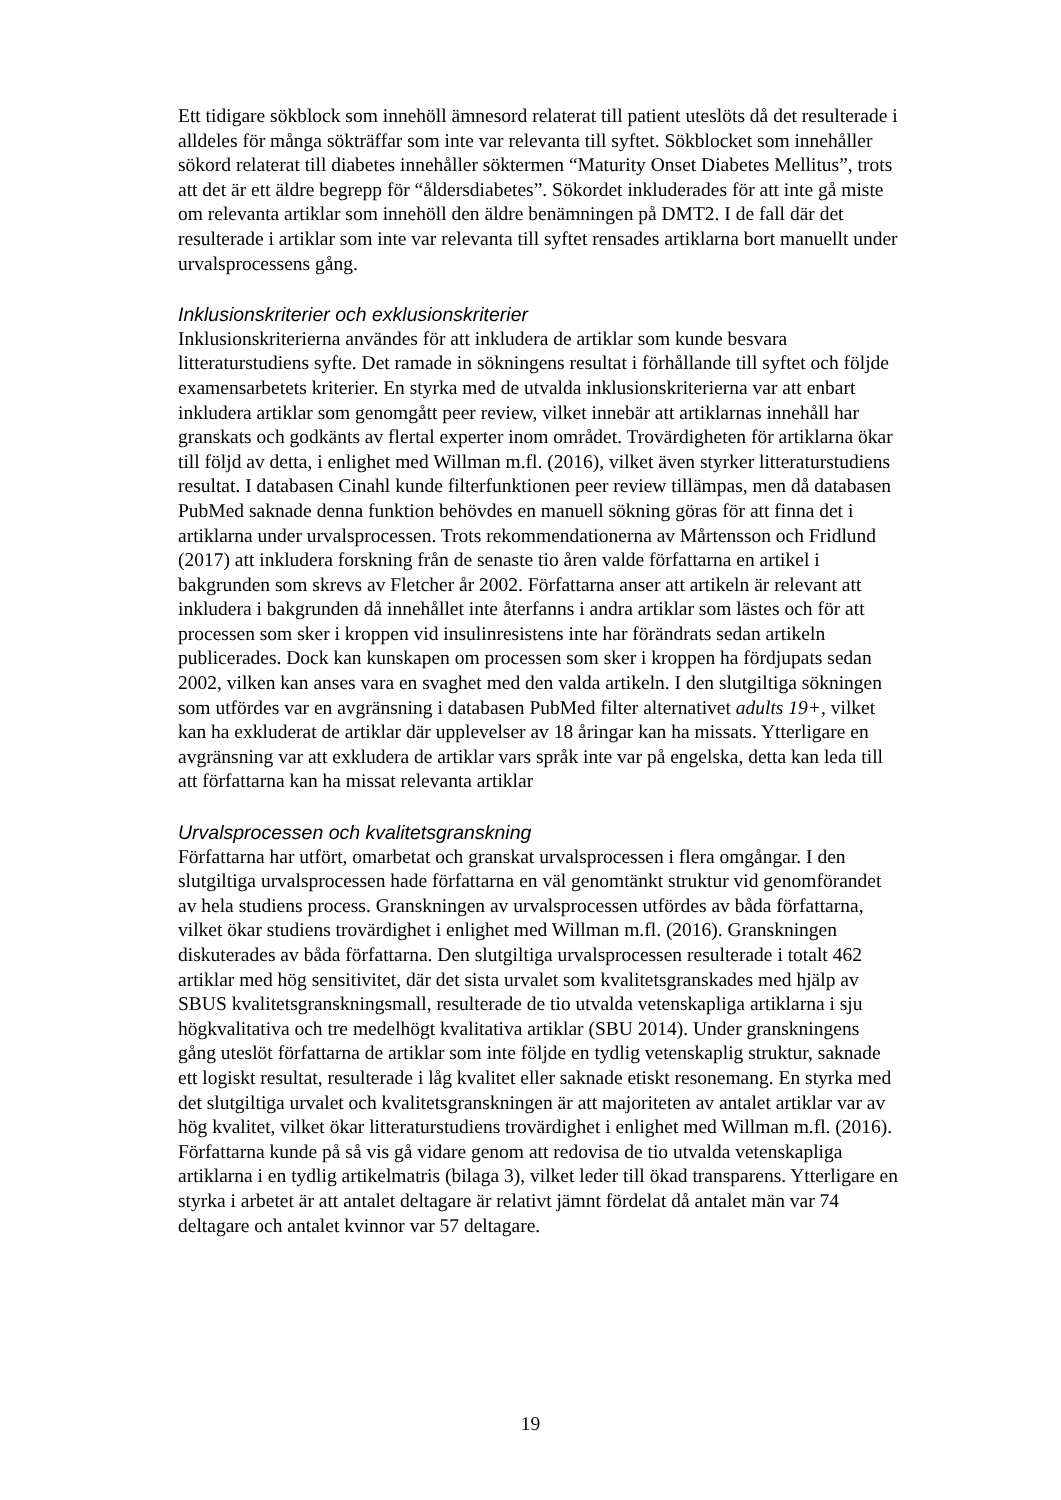Ett tidigare sökblock som innehöll ämnesord relaterat till patient uteslöts då det resulterade i alldeles för många sökträffar som inte var relevanta till syftet. Sökblocket som innehåller sökord relaterat till diabetes innehåller söktermen “Maturity Onset Diabetes Mellitus”, trots att det är ett äldre begrepp för “åldersdiabetes”. Sökordet inkluderades för att inte gå miste om relevanta artiklar som innehöll den äldre benämningen på DMT2. I de fall där det resulterade i artiklar som inte var relevanta till syftet rensades artiklarna bort manuellt under urvalsprocessens gång.
Inklusionskriterier och exklusionskriterier
Inklusionskriterierna användes för att inkludera de artiklar som kunde besvara litteraturstudiens syfte. Det ramade in sökningens resultat i förhållande till syftet och följde examensarbetets kriterier. En styrka med de utvalda inklusionskriterierna var att enbart inkludera artiklar som genomgått peer review, vilket innebär att artiklarnas innehåll har granskats och godkänts av flertal experter inom området. Trovärdigheten för artiklarna ökar till följd av detta, i enlighet med Willman m.fl. (2016), vilket även styrker litteraturstudiens resultat. I databasen Cinahl kunde filterfunktionen peer review tillämpas, men då databasen PubMed saknade denna funktion behövdes en manuell sökning göras för att finna det i artiklarna under urvalsprocessen. Trots rekommendationerna av Mårtensson och Fridlund (2017) att inkludera forskning från de senaste tio åren valde författarna en artikel i bakgrunden som skrevs av Fletcher år 2002. Författarna anser att artikeln är relevant att inkludera i bakgrunden då innehållet inte återfanns i andra artiklar som lästes och för att processen som sker i kroppen vid insulinresistens inte har förändrats sedan artikeln publicerades. Dock kan kunskapen om processen som sker i kroppen ha fördjupats sedan 2002, vilken kan anses vara en svaghet med den valda artikeln. I den slutgiltiga sökningen som utfördes var en avgränsning i databasen PubMed filter alternativet adults 19+, vilket kan ha exkluderat de artiklar där upplevelser av 18 åringar kan ha missats. Ytterligare en avgränsning var att exkludera de artiklar vars språk inte var på engelska, detta kan leda till att författarna kan ha missat relevanta artiklar
Urvalsprocessen och kvalitetsgranskning
Författarna har utfört, omarbetat och granskat urvalsprocessen i flera omgångar. I den slutgiltiga urvalsprocessen hade författarna en väl genomtänkt struktur vid genomförandet av hela studiens process. Granskningen av urvalsprocessen utfördes av båda författarna, vilket ökar studiens trovärdighet i enlighet med Willman m.fl. (2016). Granskningen diskuterades av båda författarna. Den slutgiltiga urvalsprocessen resulterade i totalt 462 artiklar med hög sensitivitet, där det sista urvalet som kvalitetsgranskades med hjälp av SBUS kvalitetsgranskningsmall, resulterade de tio utvalda vetenskapliga artiklarna i sju högkvalitativa och tre medelhögt kvalitativa artiklar (SBU 2014). Under granskningens gång uteslöt författarna de artiklar som inte följde en tydlig vetenskaplig struktur, saknade ett logiskt resultat, resulterade i låg kvalitet eller saknade etiskt resonemang. En styrka med det slutgiltiga urvalet och kvalitetsgranskningen är att majoriteten av antalet artiklar var av hög kvalitet, vilket ökar litteraturstudiens trovärdighet i enlighet med Willman m.fl. (2016). Författarna kunde på så vis gå vidare genom att redovisa de tio utvalda vetenskapliga artiklarna i en tydlig artikelmatris (bilaga 3), vilket leder till ökad transparens. Ytterligare en styrka i arbetet är att antalet deltagare är relativt jämnt fördelat då antalet män var 74 deltagare och antalet kvinnor var 57 deltagare.
19